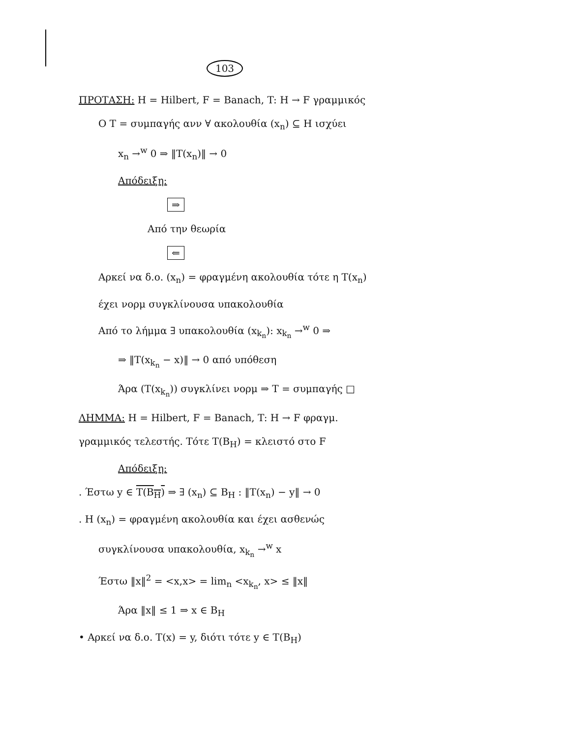103
ΠΡΟΤΑΣΗ: H = Hilbert, F = Banach, T: H → F γραμμικός
Ο T = συμπαγής ανν ∀ ακολουθία (x<sub>n</sub>) ⊆ H ισχύει
x<sub>n</sub> →<sup>w</sup> 0 ⇒ ‖T(x<sub>n</sub>)‖ → 0
Απόδειξη:
⇒
Από την θεωρία
⇐
Αρκεί να δ.ο. (x<sub>n</sub>) = φραγμένη ακολουθία τότε η T(x<sub>n</sub>)
έχει νορμ συγκλίνουσα υπακολουθία
Από το λήμμα ∃ υπακολουθία (x<sub>k<sub>n</sub></sub>): x<sub>k<sub>n</sub></sub> →<sup>w</sup> 0 ⇒
⇒ ‖T(x<sub>k<sub>n</sub></sub> − x)‖ → 0 από υπόθεση
Άρα (T(x<sub>k<sub>n</sub></sub>)) συγκλίνει νορμ ⇒ T = συμπαγής □
ΛΗΜΜΑ: H = Hilbert, F = Banach, T: H → F φραγμ.
γραμμικός τελεστής. Τότε T(B<sub>H</sub>) = κλειστό στο F
Απόδειξη:
. Έστω y ∈ T(B<sub>H</sub>) ⇒ ∃ (x<sub>n</sub>) ⊆ B<sub>H</sub> : ‖T(x<sub>n</sub>) − y‖ → 0
. Η (x<sub>n</sub>) = φραγμένη ακολουθία και έχει ασθενώς
συγκλίνουσα υπακολουθία, x<sub>k<sub>n</sub></sub> →<sup>w</sup> x
Έστω ‖x‖<sup>2</sup> = <x,x> = lim<sub>n</sub> <x<sub>k<sub>n</sub></sub>, x> ≤ ‖x‖
Άρα ‖x‖ ≤ 1 ⇒ x ∈ B<sub>H</sub>
• Αρκεί να δ.ο. T(x) = y, διότι τότε y ∈ T(B<sub>H</sub>)